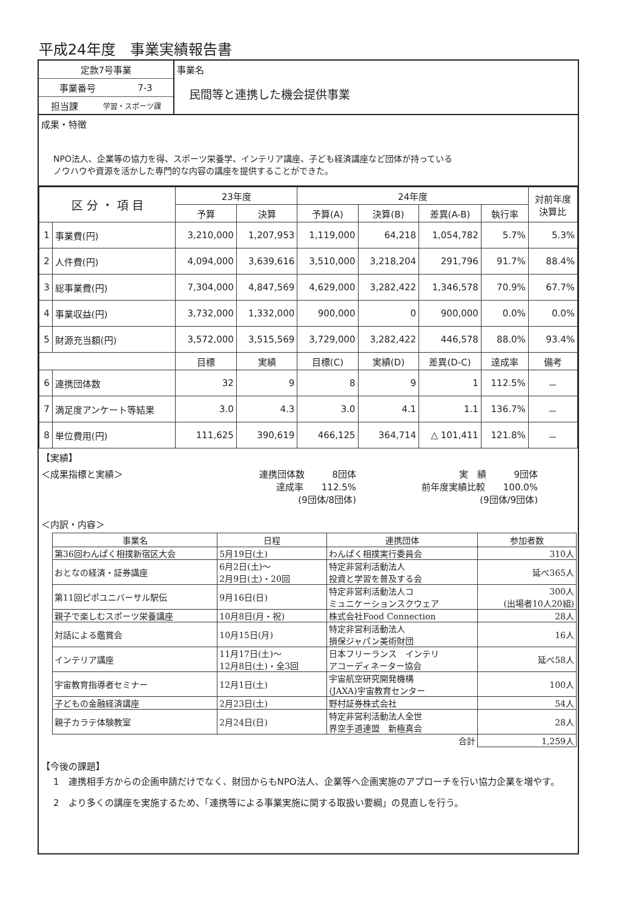平成24年度　事業実績報告書
定款7号事業
事業番号 7-3
担当課 学習・スポーツ課
事業名
民間等と連携した機会提供事業
成果・特徴
NPO法人、企業等の協力を得、スポーツ栄養学、インテリア講座、子ども経済講座など団体が持っている
ノウハウや資源を活かした専門的な内容の講座を提供することができた。
| 区 分 ・ 項 目 | | 23年度 | | 24年度 | | | | 対前年度 決算比 |
| --- | --- | --- | --- | --- | --- | --- | --- | --- |
| | | 予算 | 決算 | 予算(A) | 決算(B) | 差異(A-B) | 執行率 | |
| 1 | 事業費(円) | 3,210,000 | 1,207,953 | 1,119,000 | 64,218 | 1,054,782 | 5.7% | 5.3% |
| 2 | 人件費(円) | 4,094,000 | 3,639,616 | 3,510,000 | 3,218,204 | 291,796 | 91.7% | 88.4% |
| 3 | 総事業費(円) | 7,304,000 | 4,847,569 | 4,629,000 | 3,282,422 | 1,346,578 | 70.9% | 67.7% |
| 4 | 事業収益(円) | 3,732,000 | 1,332,000 | 900,000 | 0 | 900,000 | 0.0% | 0.0% |
| 5 | 財源充当額(円) | 3,572,000 | 3,515,569 | 3,729,000 | 3,282,422 | 446,578 | 88.0% | 93.4% |
| | | 目標 | 実績 | 目標(C) | 実績(D) | 差異(D-C) | 達成率 | 備考 |
| 6 | 連携団体数 | 32 | 9 | 8 | 9 | 1 | 112.5% | － |
| 7 | 満足度アンケート等結果 | 3.0 | 4.3 | 3.0 | 4.1 | 1.1 | 136.7% | － |
| 8 | 単位費用(円) | 111,625 | 390,619 | 466,125 | 364,714 | △ 101,411 | 121.8% | － |
【実績】
＜成果指標と実績＞ 連携団体数　　　8団体
達成率　　112.5%
(9団体/8団体)
実　績　　　9団体
前年度実績比較　　100.0%
(9団体/9団体)
＜内訳・内容＞
| 事業名 | 日程 | 連携団体 | 参加者数 |
| --- | --- | --- | --- |
| 第36回わんぱく相撲新宿区大会 | 5月19日(土) | わんぱく相撲実行委員会 | 310人 |
| おとなの経済・証券講座 | 6月2日(土)～ 2月9日(土)・20回 | 特定非営利活動法人 投資と学習を普及する会 | 延べ365人 |
| 第11回ピポユニバーサル駅伝 | 9月16日(日) | 特定非営利活動法人コ ミュニケーションスクウェア | 300人 (出場者10人20組) |
| 親子で楽しむスポーツ栄養講座 | 10月8日(月・祝) | 株式会社Food Connection | 28人 |
| 対話による鑑賞会 | 10月15日(月) | 特定非営利活動法人 損保ジャパン美術財団 | 16人 |
| インテリア講座 | 11月17日(土)～ 12月8日(土)・全3回 | 日本フリーランス インテリ アコーディネーター協会 | 延べ58人 |
| 宇宙教育指導者セミナー | 12月1日(土) | 宇宙航空研究開発機構 (JAXA)宇宙教育センター | 100人 |
| 子どもの金融経済講座 | 2月23日(土) | 野村証券株式会社 | 54人 |
| 親子カラテ体験教室 | 2月24日(日) | 特定非営利活動法人全世 界空手道連盟 新極真会 | 28人 |
| | | 合計 | 1,259人 |
【今後の課題】
1　連携相手方からの企画申請だけでなく、財団からもNPO法人、企業等へ企画実施のアプローチを行い協力企業を増やす。
2　より多くの講座を実施するため、「連携等による事業実施に関する取扱い要綱」の見直しを行う。